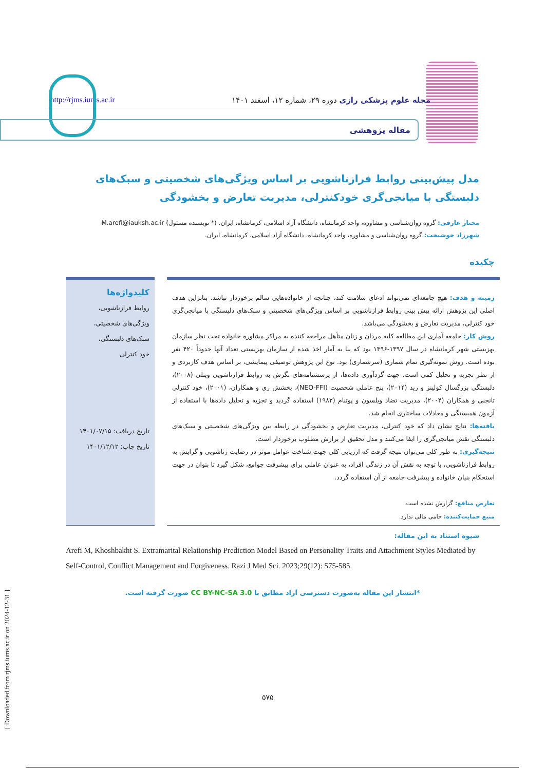http://rjms.iums.ac.ir مجله علوم پزشکی رازی دوره ۲۹، شماره ۱۲، اسفند ۱۴۰۱
مقاله پژوهشی
مدل پیش‌بینی روابط فرازناشویی بر اساس ویژگی‌های شخصیتی و سبک‌های دلبستگی با میانجی‌گری خودکنترلی، مدیریت تعارض و بخشودگی
مختار عارفی: گروه روان‌شناسی و مشاوره، واحد کرمانشاه، دانشگاه آزاد اسلامی، کرمانشاه، ایران. (* نویسنده مسئول) M.arefi@iauksh.ac.ir
شهرزاد خوشبخت: گروه روان‌شناسی و مشاوره، واحد کرمانشاه، دانشگاه آزاد اسلامی، کرمانشاه، ایران.
چکیده
زمینه و هدف: هیچ جامعه‌ای نمی‌تواند ادعای سلامت کند، چنانچه از خانواده‌هایی سالم برخوردار نباشد. بنابراین هدف اصلی این پژوهش ارائه پیش بینی روابط فرازناشویی بر اساس ویژگی‌های شخصیتی و سبک‌های دلبستگی با میانجی‌گری خود کنترلی، مدیریت تعارض و بخشودگی می‌باشد.
روش کار: جامعه آماری این مطالعه کلیه مردان و زنان متأهل مراجعه کننده به مراکز مشاوره خانواده تحت نظر سازمان بهزیستی شهر کرمانشاه در سال ۱۳۹۷-۱۳۹۶ بود که بنا به آمار اخذ شده از سازمان بهزیستی تعداد آنها حدوداً ۴۲۰ نفر بوده است. روش نمونه‌گیری تمام شماری (سرشماری) بود. نوع این پژوهش توصیفی پیمایشی، بر اساس هدف کاربردی و از نظر تجزیه و تحلیل کمی است. جهت گردآوری داده‌ها، از پرسشنامه‌های نگرش به روابط فرازناشویی ویتلی (۲۰۰۸)، دلبستگی بزرگسال کولینز و رید (۲۰۱۴)، پنج عاملی شخصیت (NEO-FFI)، بخشش ری و همکاران، (۲۰۰۱)، خود کنترلی تانجنی و همکاران (۲۰۰۴)، مدیریت تضاد ویلسون و پوتنام (۱۹۸۲) استفاده گردید و تجزیه و تحلیل داده‌ها با استفاده از آزمون همبستگی و معادلات ساختاری انجام شد.
یافته‌ها: نتایج نشان داد که خود کنترلی، مدیریت تعارض و بخشودگی در رابطه بین ویژگی‌های شخصیتی و سبک‌های دلبستگی نقش میانجی‌گری را ایفا می‌کنند و مدل تحقیق از برازش مطلوب برخوردار است.
نتیجه‌گیری: به طور کلی می‌توان نتیجه گرفت که ارزیابی کلی جهت شناخت عوامل موثر در رضایت زناشویی و گرایش به روابط فرازناشویی، با توجه به نقش آن در زندگی افراد، به عنوان عاملی برای پیشرفت جوامع، شکل گیرد تا بتوان در جهت استحکام بنیان خانواده و پیشرفت جامعه از آن استفاده گردد.
تعارض منافع: گزارش نشده است.
منبع حمایت‌کننده: حامی مالی ندارد.
کلیدواژه‌ها
روابط فرازناشویی،
ویژگی‌های شخصیتی،
سبک‌های دلبستگی،
خود کنترلی
تاریخ دریافت: ۱۴۰۱/۰۷/۱۵
تاریخ چاپ: ۱۴۰۱/۱۲/۱۲
شیوه استناد به این مقاله:
Arefi M, Khoshbakht S. Extramarital Relationship Prediction Model Based on Personality Traits and Attachment Styles Mediated by Self-Control, Conflict Management and Forgiveness. Razi J Med Sci. 2023;29(12): 575-585.
*انتشار این مقاله به‌صورت دسترسی آزاد مطابق با CC BY-NC-SA 3.0 صورت گرفته است.
[ Downloaded from rjms.iums.ac.ir on 2024-12-31 ]
۵۷۵